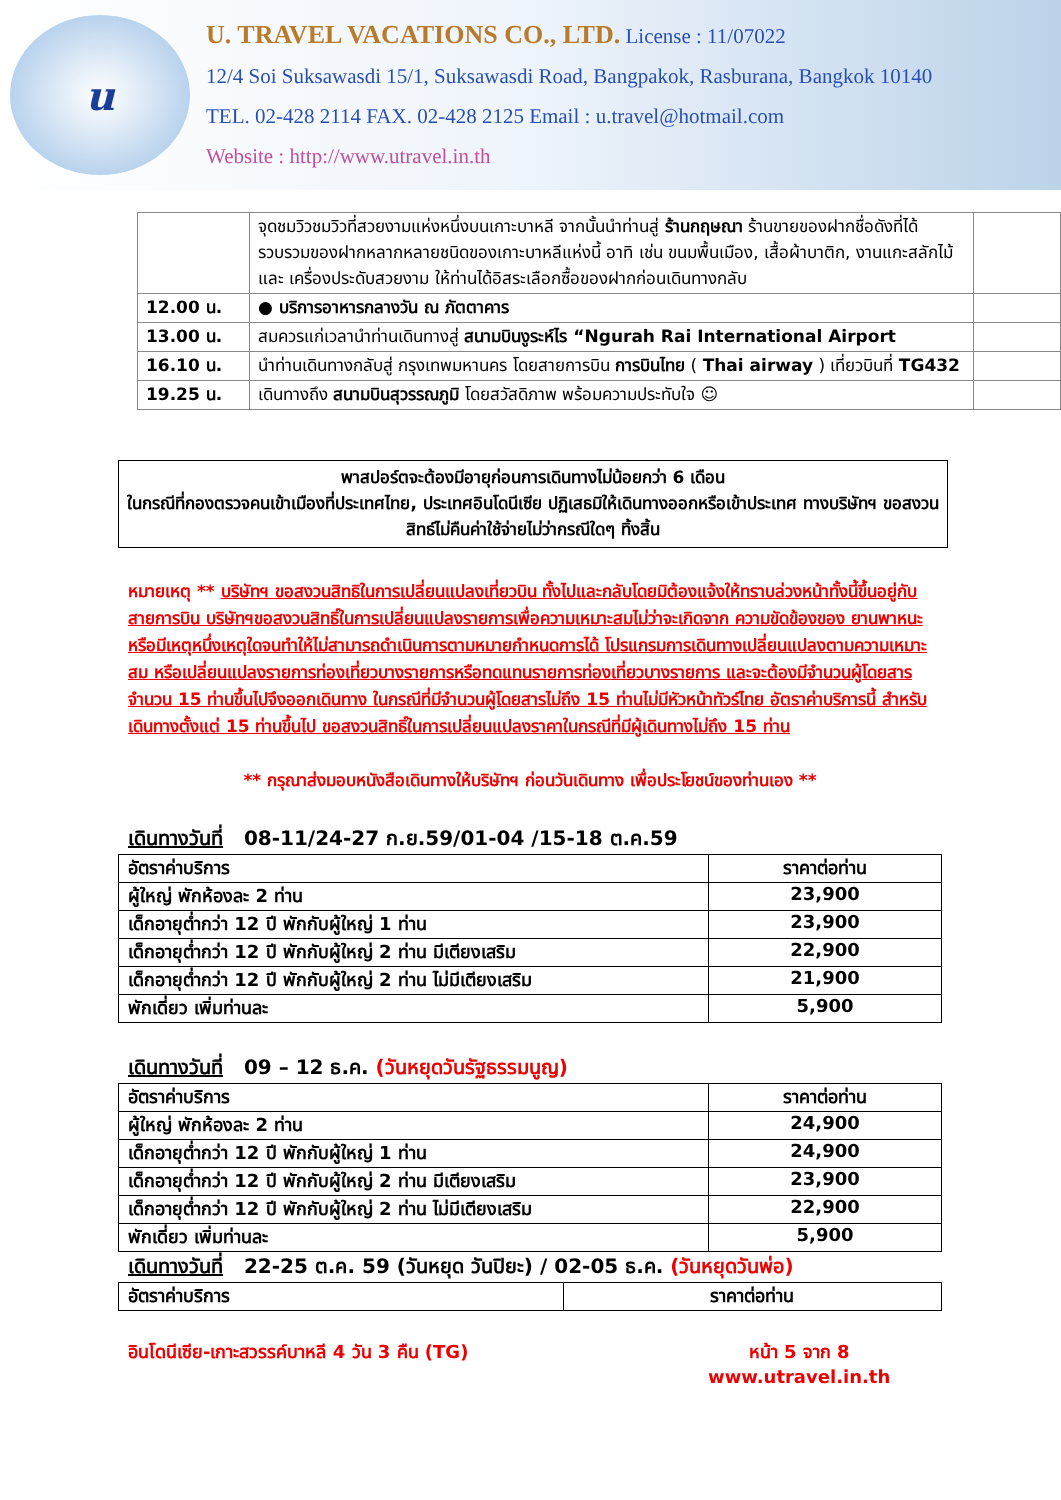u
U. TRAVEL VACATIONS CO., LTD. License : 11/07022
12/4 Soi Suksawasdi 15/1, Suksawasdi Road, Bangpakok, Rasburana, Bangkok 10140
TEL. 02-428 2114 FAX. 02-428 2125 Email : u.travel@hotmail.com
Website : http://www.utravel.in.th
| | จุดชมวิวชมวิวที่สวยงามแห่งหนึ่งบนเกาะบาหลี จากนั้นนำท่านสู่ ร้านกฤษณา ร้านขายของฝากชื่อดังที่ได้รวบรวมของฝากหลากหลายชนิดของเกาะบาหลีแห่งนี้ อาทิ เช่น ขนมพื้นเมือง, เสื้อผ้าบาติก, งานแกะสลักไม้ และ เครื่องประดับสวยงาม ให้ท่านได้อิสระเลือกซื้อของฝากก่อนเดินทางกลับ | |
| 12.00 น. | ● บริการอาหารกลางวัน ณ ภัตตาคาร | |
| 13.00 น. | สมควรแก่เวลานำท่านเดินทางสู่ สนามบินงูระห์ไร “Ngurah Rai International Airport | |
| 16.10 น. | นำท่านเดินทางกลับสู่ กรุงเทพมหานคร โดยสายการบิน การบินไทย ( Thai airway ) เที่ยวบินที่ TG432 | |
| 19.25 น. | เดินทางถึง สนามบินสุวรรณภูมิ โดยสวัสดิภาพ พร้อมความประทับใจ ☺ | |
พาสปอร์ตจะต้องมีอายุก่อนการเดินทางไม่น้อยกว่า 6 เดือน
ในกรณีที่กองตรวจคนเข้าเมืองที่ประเทศไทย, ประเทศอินโดนีเซีย ปฏิเสธมิให้เดินทางออกหรือเข้าประเทศ ทางบริษัทฯ ขอสงวนสิทธ์ไม่คืนค่าใช้จ่ายไม่ว่ากรณีใดๆ ทิ้งสิ้น
หมายเหตุ ** บริษัทฯ ขอสงวนสิทธิในการเปลี่ยนแปลงเที่ยวบิน ทั้งไปและกลับโดยมิต้องแจ้งให้ทราบล่วงหน้าทั้งนี้ขึ้นอยู่กับสายการบิน บริษัทฯขอสงวนสิทธิ์ในการเปลี่ยนแปลงรายการเพื่อความเหมาะสมไม่ว่าจะเกิดจาก ความขัดข้องของ ยานพาหนะหรือมีเหตุหนึ่งเหตุใดจนทำให้ไม่สามารถดำเนินการตามหมายกำหนดการได้ โปรแกรมการเดินทางเปลี่ยนแปลงตามความเหมาะสม หรือเปลี่ยนแปลงรายการท่องเที่ยวบางรายการหรือทดแทนรายการท่องเที่ยวบางรายการ และจะต้องมีจำนวนผู้โดยสารจำนวน 15 ท่านขึ้นไปจึงออกเดินทาง ในกรณีที่มีจำนวนผู้โดยสารไม่ถึง 15 ท่านไม่มีหัวหน้าทัวร์ไทย อัตราค่าบริการนี้ สำหรับเดินทางตั้งแต่ 15 ท่านขึ้นไป ขอสงวนสิทธิ์ในการเปลี่ยนแปลงราคาในกรณีที่มีผู้เดินทางไม่ถึง 15 ท่าน
** กรุณาส่งมอบหนังสือเดินทางให้บริษัทฯ ก่อนวันเดินทาง เพื่อประโยชน์ของท่านเอง **
เดินทางวันที่ 08-11/24-27 ก.ย.59/01-04 /15-18 ต.ค.59
| อัตราค่าบริการ | ราคาต่อท่าน |
| --- | --- |
| ผู้ใหญ่ พักห้องละ 2 ท่าน | 23,900 |
| เด็กอายุต่ำกว่า 12 ปี พักกับผู้ใหญ่ 1 ท่าน | 23,900 |
| เด็กอายุต่ำกว่า 12 ปี พักกับผู้ใหญ่ 2 ท่าน มีเตียงเสริม | 22,900 |
| เด็กอายุต่ำกว่า 12 ปี พักกับผู้ใหญ่ 2 ท่าน ไม่มีเตียงเสริม | 21,900 |
| พักเดี่ยว เพิ่มท่านละ | 5,900 |
เดินทางวันที่ 09 – 12 ธ.ค. (วันหยุดวันรัฐธรรมนูญ)
| อัตราค่าบริการ | ราคาต่อท่าน |
| --- | --- |
| ผู้ใหญ่ พักห้องละ 2 ท่าน | 24,900 |
| เด็กอายุต่ำกว่า 12 ปี พักกับผู้ใหญ่ 1 ท่าน | 24,900 |
| เด็กอายุต่ำกว่า 12 ปี พักกับผู้ใหญ่ 2 ท่าน มีเตียงเสริม | 23,900 |
| เด็กอายุต่ำกว่า 12 ปี พักกับผู้ใหญ่ 2 ท่าน ไม่มีเตียงเสริม | 22,900 |
| พักเดี่ยว เพิ่มท่านละ | 5,900 |
เดินทางวันที่ 22-25 ต.ค. 59 (วันหยุด วันปิยะ) / 02-05 ธ.ค. (วันหยุดวันพ่อ)
| อัตราค่าบริการ | ราคาต่อท่าน |
| --- | --- |
อินโดนีเซีย-เกาะสวรรค์บาหลี 4 วัน 3 คืน (TG) หน้า 5 จาก 8
www.utravel.in.th